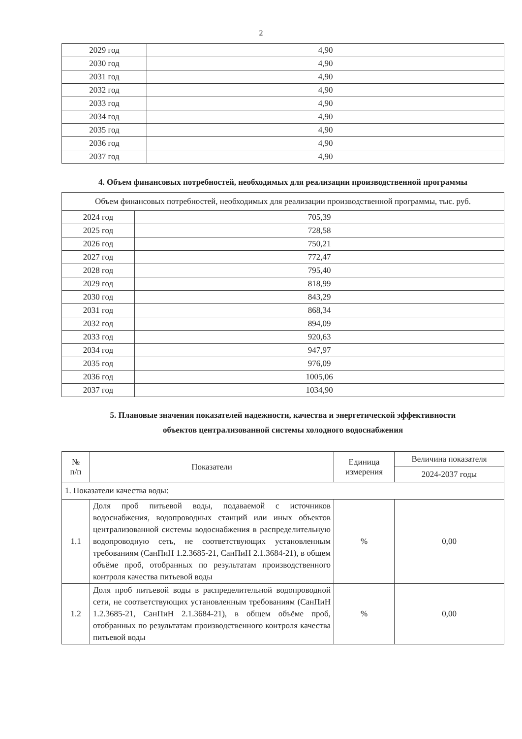2
| 2029 год | 4,90 |
| 2030 год | 4,90 |
| 2031 год | 4,90 |
| 2032 год | 4,90 |
| 2033 год | 4,90 |
| 2034 год | 4,90 |
| 2035 год | 4,90 |
| 2036 год | 4,90 |
| 2037 год | 4,90 |
4. Объем финансовых потребностей, необходимых для реализации производственной программы
| Объем финансовых потребностей, необходимых для реализации производственной программы, тыс. руб. | |
| 2024 год | 705,39 |
| 2025 год | 728,58 |
| 2026 год | 750,21 |
| 2027 год | 772,47 |
| 2028 год | 795,40 |
| 2029 год | 818,99 |
| 2030 год | 843,29 |
| 2031 год | 868,34 |
| 2032 год | 894,09 |
| 2033 год | 920,63 |
| 2034 год | 947,97 |
| 2035 год | 976,09 |
| 2036 год | 1005,06 |
| 2037 год | 1034,90 |
5. Плановые значения показателей надежности, качества и энергетической эффективности
объектов централизованной системы холодного водоснабжения
| № п/п | Показатели | Единица измерения | Величина показателя |
| --- | --- | --- | --- |
| | | | 2024-2037 годы |
| 1. Показатели качества воды: | | | |
| 1.1 | Доля проб питьевой воды, подаваемой с источников водоснабжения, водопроводных станций или иных объектов централизованной системы водоснабжения в распределительную водопроводную сеть, не соответствующих установленным требованиям (СанПиН 1.2.3685-21, СанПиН 2.1.3684-21), в общем объёме проб, отобранных по результатам производственного контроля качества питьевой воды | % | 0,00 |
| 1.2 | Доля проб питьевой воды в распределительной водопроводной сети, не соответствующих установленным требованиям (СанПиН 1.2.3685-21, СанПиН 2.1.3684-21), в общем объёме проб, отобранных по результатам производственного контроля качества питьевой воды | % | 0,00 |